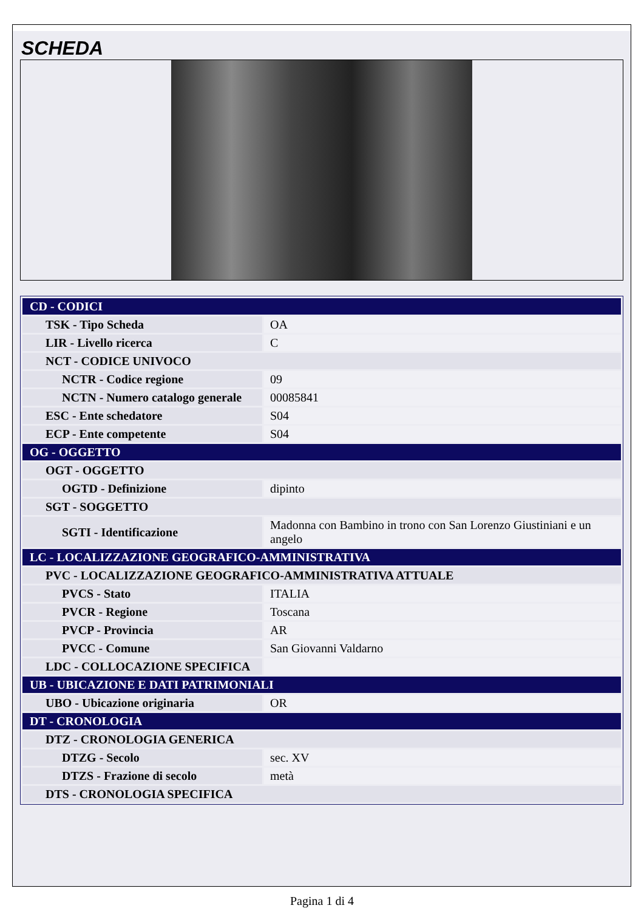SCHEDA
| CD - CODICI | |
| TSK - Tipo Scheda | OA |
| LIR - Livello ricerca | C |
| NCT - CODICE UNIVOCO | |
| NCTR - Codice regione | 09 |
| NCTN - Numero catalogo generale | 00085841 |
| ESC - Ente schedatore | S04 |
| ECP - Ente competente | S04 |
| OG - OGGETTO | |
| OGT - OGGETTO | |
| OGTD - Definizione | dipinto |
| SGT - SOGGETTO | |
| SGTI - Identificazione | Madonna con Bambino in trono con San Lorenzo Giustiniani e un angelo |
| LC - LOCALIZZAZIONE GEOGRAFICO-AMMINISTRATIVA | |
| PVC - LOCALIZZAZIONE GEOGRAFICO-AMMINISTRATIVA ATTUALE | |
| PVCS - Stato | ITALIA |
| PVCR - Regione | Toscana |
| PVCP - Provincia | AR |
| PVCC - Comune | San Giovanni Valdarno |
| LDC - COLLOCAZIONE SPECIFICA | |
| UB - UBICAZIONE E DATI PATRIMONIALI | |
| UBO - Ubicazione originaria | OR |
| DT - CRONOLOGIA | |
| DTZ - CRONOLOGIA GENERICA | |
| DTZG - Secolo | sec. XV |
| DTZS - Frazione di secolo | metà |
| DTS - CRONOLOGIA SPECIFICA | |
Pagina 1 di 4